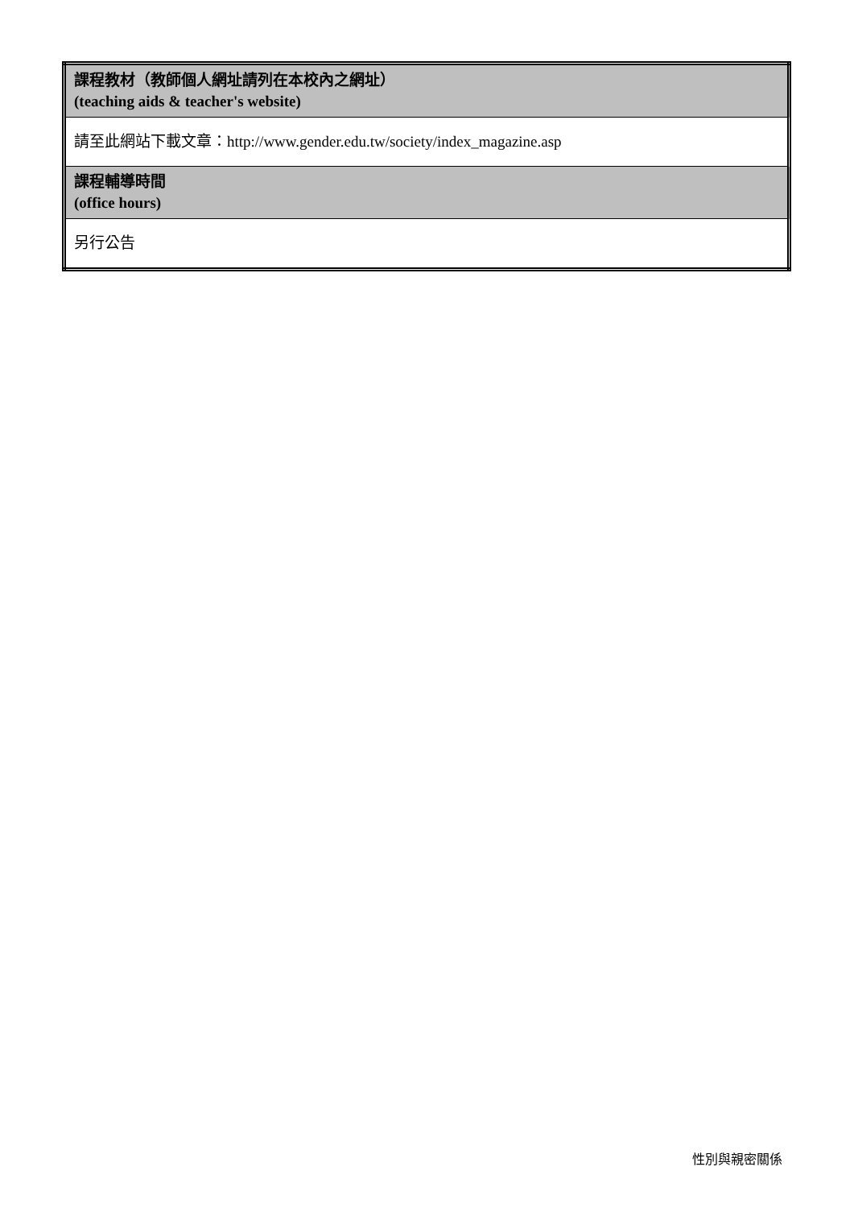| 課程教材（教師個人網址請列在本校內之網址） (teaching aids & teacher's website) |
| 請至此網站下載文章：http://www.gender.edu.tw/society/index_magazine.asp |
| 課程輔導時間 (office hours) |
| 另行公告 |
性別與親密關係